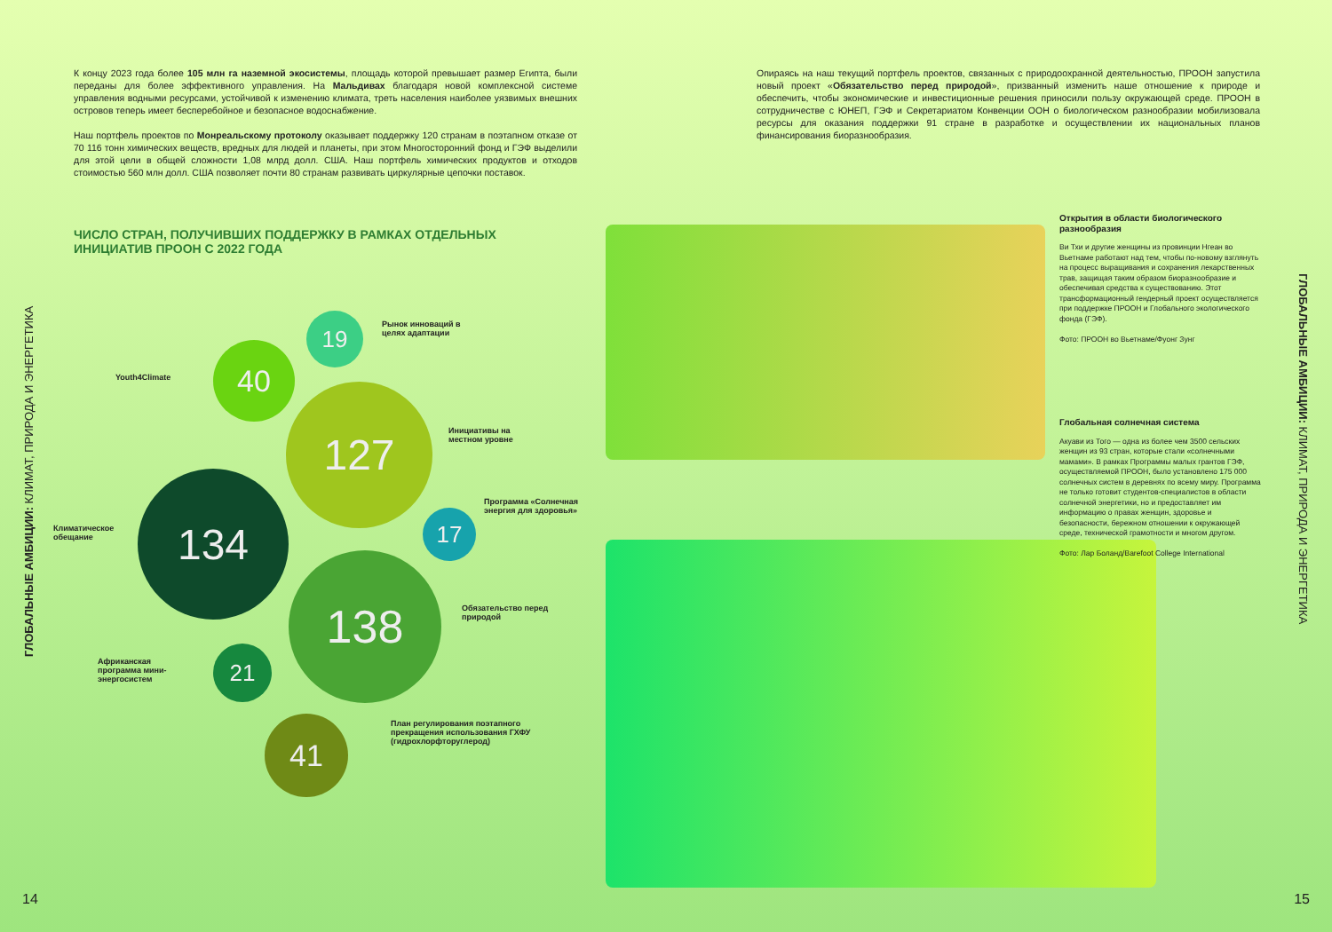ГЛОБАЛЬНЫЕ АМБИЦИИ: КЛИМАТ, ПРИРОДА И ЭНЕРГЕТИКА
К концу 2023 года более 105 млн га наземной экосистемы, площадь которой превышает размер Египта, были переданы для более эффективного управления. На Мальдивах благодаря новой комплексной системе управления водными ресурсами, устойчивой к изменению климата, треть населения наиболее уязвимых внешних островов теперь имеет бесперебойное и безопасное водоснабжение.
Наш портфель проектов по Монреальскому протоколу оказывает поддержку 120 странам в поэтапном отказе от 70 116 тонн химических веществ, вредных для людей и планеты, при этом Многосторонний фонд и ГЭФ выделили для этой цели в общей сложности 1,08 млрд долл. США. Наш портфель химических продуктов и отходов стоимостью 560 млн долл. США позволяет почти 80 странам развивать циркулярные цепочки поставок.
ЧИСЛО СТРАН, ПОЛУЧИВШИХ ПОДДЕРЖКУ В РАМКАХ ОТДЕЛЬНЫХ ИНИЦИАТИВ ПРООН С 2022 ГОДА
19
Рынок инноваций в целях адаптации
40
Youth4Climate
127
Инициативы на местном уровне
134
Климатическое обещание
17
Программа «Солнечная энергия для здоровья»
138
Обязательство перед природой
21
Африканская программа мини-энергосистем
41
План регулирования поэтапного прекращения использования ГХФУ (гидрохлорфторуглерод)
Опираясь на наш текущий портфель проектов, связанных с природоохранной деятельностью, ПРООН запустила новый проект «Обязательство перед природой», призванный изменить наше отношение к природе и обеспечить, чтобы экономические и инвестиционные решения приносили пользу окружающей среде. ПРООН в сотрудничестве с ЮНЕП, ГЭФ и Секретариатом Конвенции ООН о биологическом разнообразии мобилизовала ресурсы для оказания поддержки 91 стране в разработке и осуществлении их национальных планов финансирования биоразнообразия.
Открытия в области биологического разнообразия
Ви Тхи и другие женщины из провинции Нгеан во Вьетнаме работают над тем, чтобы по-новому взглянуть на процесс выращивания и сохранения лекарственных трав, защищая таким образом биоразнообразие и обеспечивая средства к существованию. Этот трансформационный гендерный проект осуществляется при поддержке ПРООН и Глобального экологического фонда (ГЭФ).
Фото: ПРООН во Вьетнаме/Фуонг Зунг
Глобальная солнечная система
Акуави из Того — одна из более чем 3500 сельских женщин из 93 стран, которые стали «солнечными мамами». В рамках Программы малых грантов ГЭФ, осуществляемой ПРООН, было установлено 175 000 солнечных систем в деревнях по всему миру. Программа не только готовит студентов-специалистов в области солнечной энергетики, но и предоставляет им информацию о правах женщин, здоровье и безопасности, бережном отношении к окружающей среде, технической грамотности и многом другом.
Фото: Лар Боланд/Barefoot College International
ГЛОБАЛЬНЫЕ АМБИЦИИ: КЛИМАТ, ПРИРОДА И ЭНЕРГЕТИКА
14 15